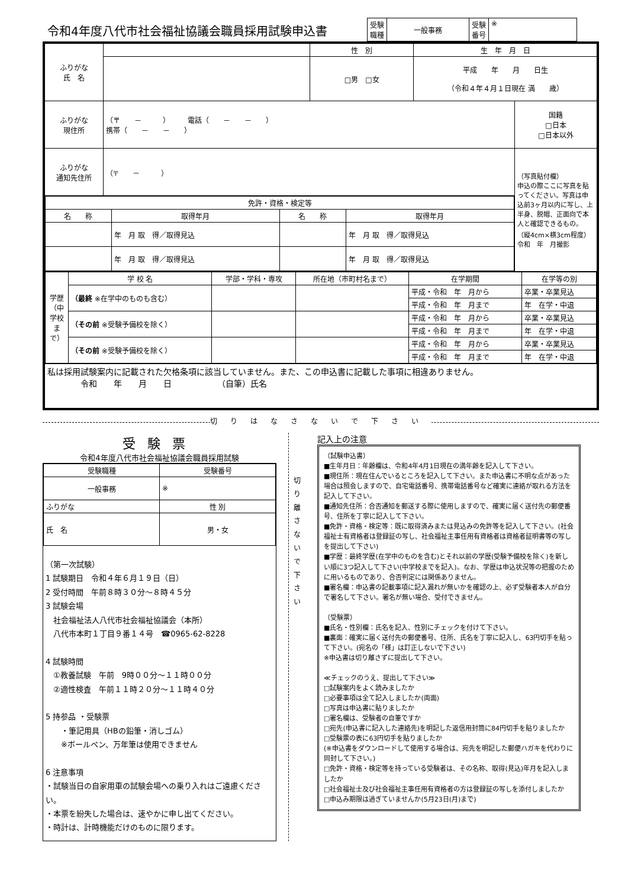令和4年度八代市社会福祉協議会職員採用試験申込書
| 受験 職種 | 一般事務 | 受験 番号 | ※ |
| ふりがな 氏 名 | | 性 別 | 生 年 月 日 | |
| | | □男 □女 | 平成 年 月 日生 （令和４年４月１日現在 満 歳） | |
| ふりがな 現住所 | （〒 － ） 電話（ － － ） 携帯（ － － ） | | | 国籍 □日本 □日本以外 |
| ふりがな 通知先住所 | （〒 － ） | | | （写真貼付欄） 申込の際ここに写真を貼ってください。写真は申込前3ヶ月以内に写し、上半身、脱帽、正面向で本人と確認できるもの。 （縦4cm×横3cm程度） 令和 年 月撮影 |
| / 免許・資格・検定等 / / / / / --- / --- / --- / --- / / 名 称 / 取得年月 / 名 称 / 取得年月 / / / 年 月 取 得／取得見込 / / 年 月 取 得／取得見込 / / / 年 月 取 得／取得見込 / / 年 月 取 得／取得見込 / | | | | |
| / 学歴（中学校まで） / 学 校 名 / 学部・学科・専攻 / 所在地（市町村名まで） / 在学期間 / 在学等の別 / / / （最終 ※在学中のものも含む） / / / 平成・令和 年 月から / 卒業・卒業見込 / / / / / / 平成・令和 年 月まで / 年 在学・中退 / / / （その前 ※受験予備校を除く） / / / 平成・令和 年 月から / 卒業・卒業見込 / / / / / / 平成・令和 年 月まで / 年 在学・中退 / / / （その前 ※受験予備校を除く） / / / 平成・令和 年 月から / 卒業・卒業見込 / / / / / / 平成・令和 年 月まで / 年 在学・中退 / | | | | |
| 私は採用試験案内に記載された欠格条項に該当していません。また、この申込書に記載した事項に相違ありません。 令和 年 月 日 （自筆）氏名 | | | | |
切りはなさないで下さい
受験票
令和4年度八代市社会福祉協議会職員採用試験
| 受験職種 | 受験番号 |
| --- | --- |
| 一般事務 | ※ |
| ふりがな | 性 別 |
| 氏 名 | 男・女 |
（第一次試験）
1 試験期日　令和４年６月１９日（日）
2 受付時間　午前８時３０分～８時４５分
3 試験会場
　社会福祉法人八代市社会福祉協議会（本所）
　八代市本町１丁目９番１４号　☎0965-62-8228
4 試験時間
　①教養試験　午前　9時００分～１１時００分
　②適性検査　午前１１時２０分～１１時４０分
5 持参品 ・受験票
　　・筆記用具（HBの鉛筆・消しゴム）
　　※ボールペン、万年筆は使用できません
6 注意事項
・試験当日の自家用車の試験会場への乗り入れはご遠慮ください。
・本票を紛失した場合は、速やかに申し出てください。
・時計は、計時機能だけのものに限ります。
切り離さないで下さい
記入上の注意
（試験申込書）
■生年月日：年齢欄は、令和4年4月1日現在の満年齢を記入して下さい。
■現住所：現在住んでいるところを記入して下さい。また申込書に不明な点があった場合は照会しますので、自宅電話番号、携帯電話番号など確実に連絡が取れる方法を記入して下さい。
■通知先住所：合否通知を郵送する際に使用しますので、確実に届く送付先の郵便番号、住所を丁寧に記入して下さい。
■免許・資格・検定等：既に取得済みまたは見込みの免許等を記入して下さい。(社会福祉士有資格者は登録証の写し、社会福祉主事任用有資格者は資格者証明書等の写しを提出して下さい)
■学歴：最終学歴(在学中のものを含む)とそれ以前の学歴(受験予備校を除く)を新しい順に3つ記入して下さい(中学校までを記入)。なお、学歴は申込状況等の把握のために用いるものであり、合否判定には関係ありません。
■署名欄：申込書の記載事項に記入漏れが無いかを確認の上、必ず受験者本人が自分で署名して下さい。署名が無い場合、受付できません。
（受験票）
■氏名・性別欄：氏名を記入、性別にチェックを付けて下さい。
■裏面：確実に届く送付先の郵便番号、住所、氏名を丁寧に記入し、63円切手を貼って下さい。(宛名の「様」は訂正しないで下さい)
※申込書は切り離さずに提出して下さい。
≪チェックのうえ、提出して下さい≫
□試験案内をよく読みましたか
□必要事項は全て記入しましたか(両面)
□写真は申込書に貼りましたか
□署名欄は、受験者の自筆ですか
□宛先(申込書に記入した連絡先)を明記した返信用封筒に84円切手を貼りましたか
□受験票の表に63円切手を貼りましたか
(※申込書をダウンロードして使用する場合は、宛先を明記した郵便ハガキを代わりに同封して下さい。)
□免許・資格・検定等を持っている受験者は、その名称、取得(見込)年月を記入しましたか
□社会福祉士及び社会福祉主事任用有資格者の方は登録証の写しを添付しましたか
□申込み期限は過ぎていませんか(5月23日(月)まで)